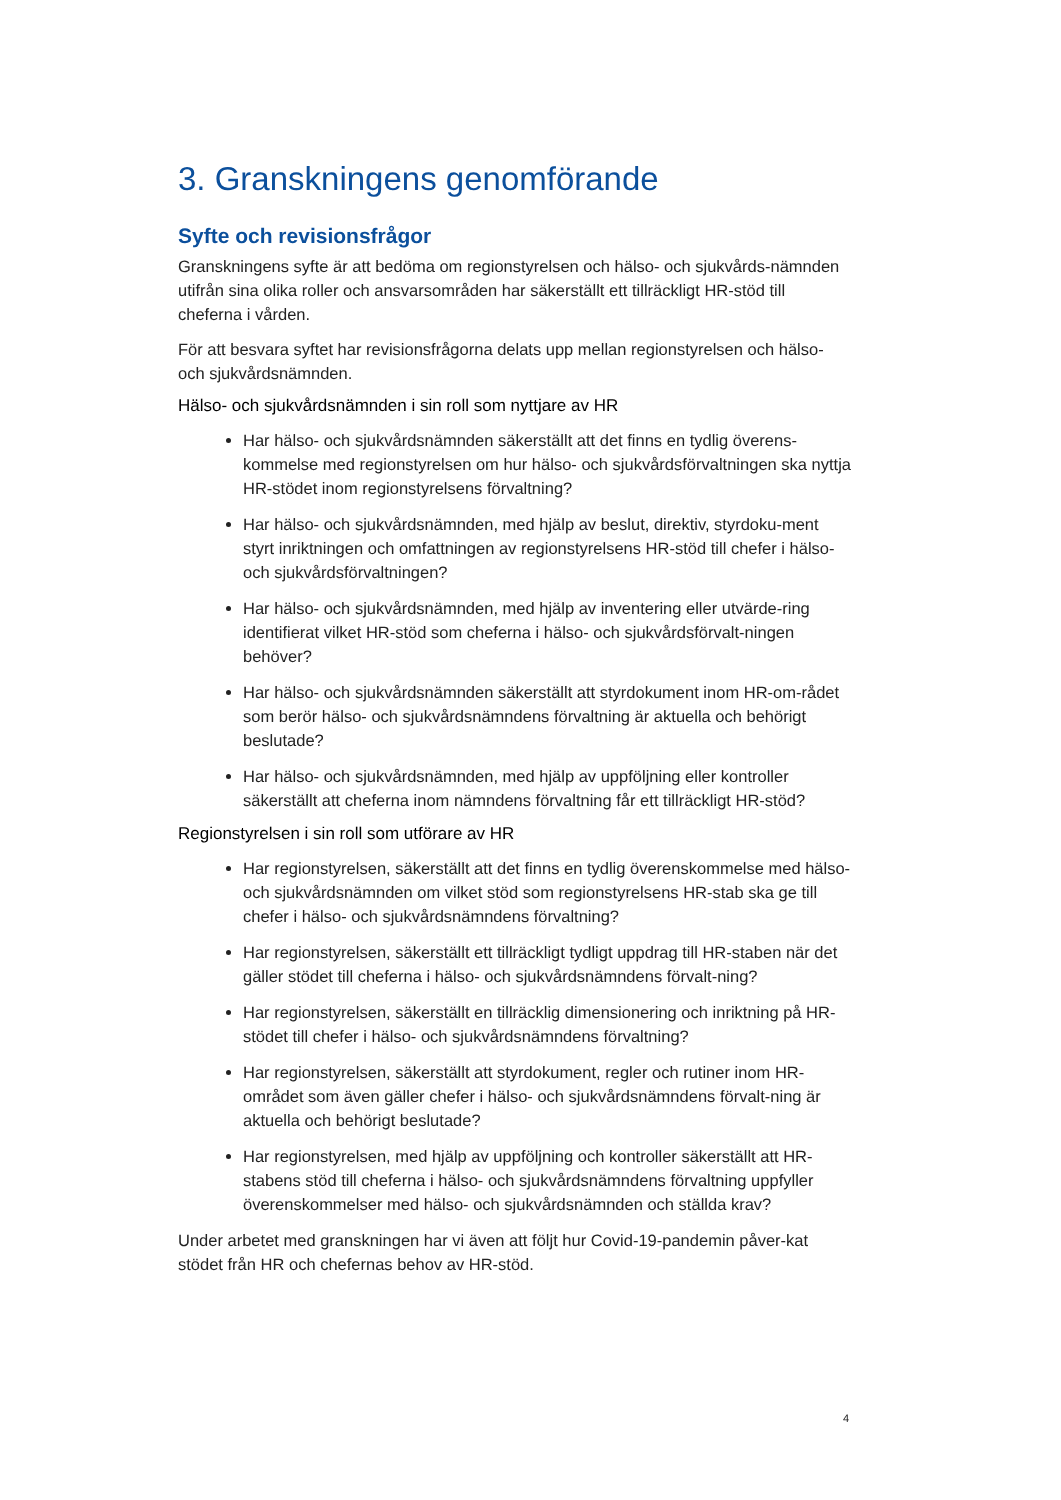3. Granskningens genomförande
Syfte och revisionsfrågor
Granskningens syfte är att bedöma om regionstyrelsen och hälso- och sjukvårds-nämnden utifrån sina olika roller och ansvarsområden har säkerställt ett tillräckligt HR-stöd till cheferna i vården.
För att besvara syftet har revisionsfrågorna delats upp mellan regionstyrelsen och hälso- och sjukvårdsnämnden.
Hälso- och sjukvårdsnämnden i sin roll som nyttjare av HR
Har hälso- och sjukvårdsnämnden säkerställt att det finns en tydlig överens-kommelse med regionstyrelsen om hur hälso- och sjukvårdsförvaltningen ska nyttja HR-stödet inom regionstyrelsens förvaltning?
Har hälso- och sjukvårdsnämnden, med hjälp av beslut, direktiv, styrdoku-ment styrt inriktningen och omfattningen av regionstyrelsens HR-stöd till chefer i hälso- och sjukvårdsförvaltningen?
Har hälso- och sjukvårdsnämnden, med hjälp av inventering eller utvärde-ring identifierat vilket HR-stöd som cheferna i hälso- och sjukvårdsförvalt-ningen behöver?
Har hälso- och sjukvårdsnämnden säkerställt att styrdokument inom HR-om-rådet som berör hälso- och sjukvårdsnämndens förvaltning är aktuella och behörigt beslutade?
Har hälso- och sjukvårdsnämnden, med hjälp av uppföljning eller kontroller säkerställt att cheferna inom nämndens förvaltning får ett tillräckligt HR-stöd?
Regionstyrelsen i sin roll som utförare av HR
Har regionstyrelsen, säkerställt att det finns en tydlig överenskommelse med hälso- och sjukvårdsnämnden om vilket stöd som regionstyrelsens HR-stab ska ge till chefer i hälso- och sjukvårdsnämndens förvaltning?
Har regionstyrelsen, säkerställt ett tillräckligt tydligt uppdrag till HR-staben när det gäller stödet till cheferna i hälso- och sjukvårdsnämndens förvalt-ning?
Har regionstyrelsen, säkerställt en tillräcklig dimensionering och inriktning på HR-stödet till chefer i hälso- och sjukvårdsnämndens förvaltning?
Har regionstyrelsen, säkerställt att styrdokument, regler och rutiner inom HR-området som även gäller chefer i hälso- och sjukvårdsnämndens förvalt-ning är aktuella och behörigt beslutade?
Har regionstyrelsen, med hjälp av uppföljning och kontroller säkerställt att HR-stabens stöd till cheferna i hälso- och sjukvårdsnämndens förvaltning uppfyller överenskommelser med hälso- och sjukvårdsnämnden och ställda krav?
Under arbetet med granskningen har vi även att följt hur Covid-19-pandemin påver-kat stödet från HR och chefernas behov av HR-stöd.
4